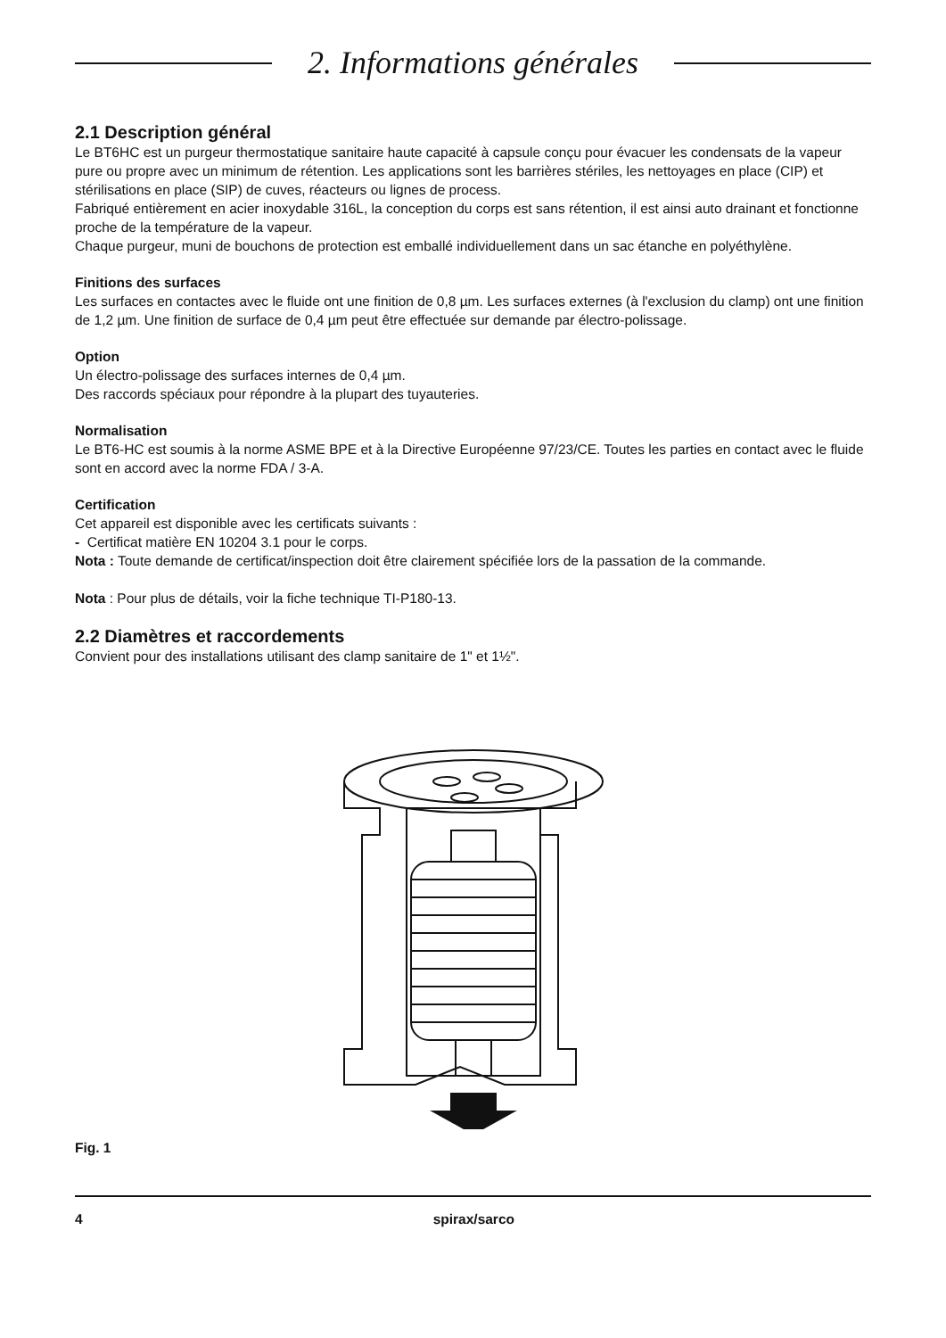2. Informations générales
2.1 Description général
Le BT6HC est un purgeur thermostatique sanitaire haute capacité à capsule conçu pour évacuer les condensats de la vapeur pure ou propre avec un minimum de rétention. Les applications sont les barrières stériles, les nettoyages en place (CIP) et stérilisations en place (SIP) de cuves, réacteurs ou lignes de process.
Fabriqué entièrement en acier inoxydable 316L, la conception du corps est sans rétention, il est ainsi auto drainant et fonctionne proche de la température de la vapeur.
Chaque purgeur, muni de bouchons de protection est emballé individuellement dans un sac étanche en polyéthylène.
Finitions des surfaces
Les surfaces en contactes avec le fluide ont une finition de 0,8 µm. Les surfaces externes (à l'exclusion du clamp) ont une finition de 1,2 µm. Une finition de surface de 0,4 µm peut être effectuée sur demande par électro-polissage.
Option
Un électro-polissage des surfaces internes de 0,4 µm.
Des raccords spéciaux pour répondre à la plupart des tuyauteries.
Normalisation
Le BT6-HC est soumis à la norme ASME BPE et à la Directive Européenne 97/23/CE. Toutes les parties en contact avec le fluide sont en accord avec la norme FDA / 3-A.
Certification
Cet appareil est disponible avec les certificats suivants :
- Certificat matière EN 10204 3.1 pour le corps.
Nota : Toute demande de certificat/inspection doit être clairement spécifiée lors de la passation de la commande.
Nota : Pour plus de détails, voir la fiche technique TI-P180-13.
2.2 Diamètres et raccordements
Convient pour des installations utilisant des clamp sanitaire de 1" et 1½".
Fig. 1
4 spirax/sarco